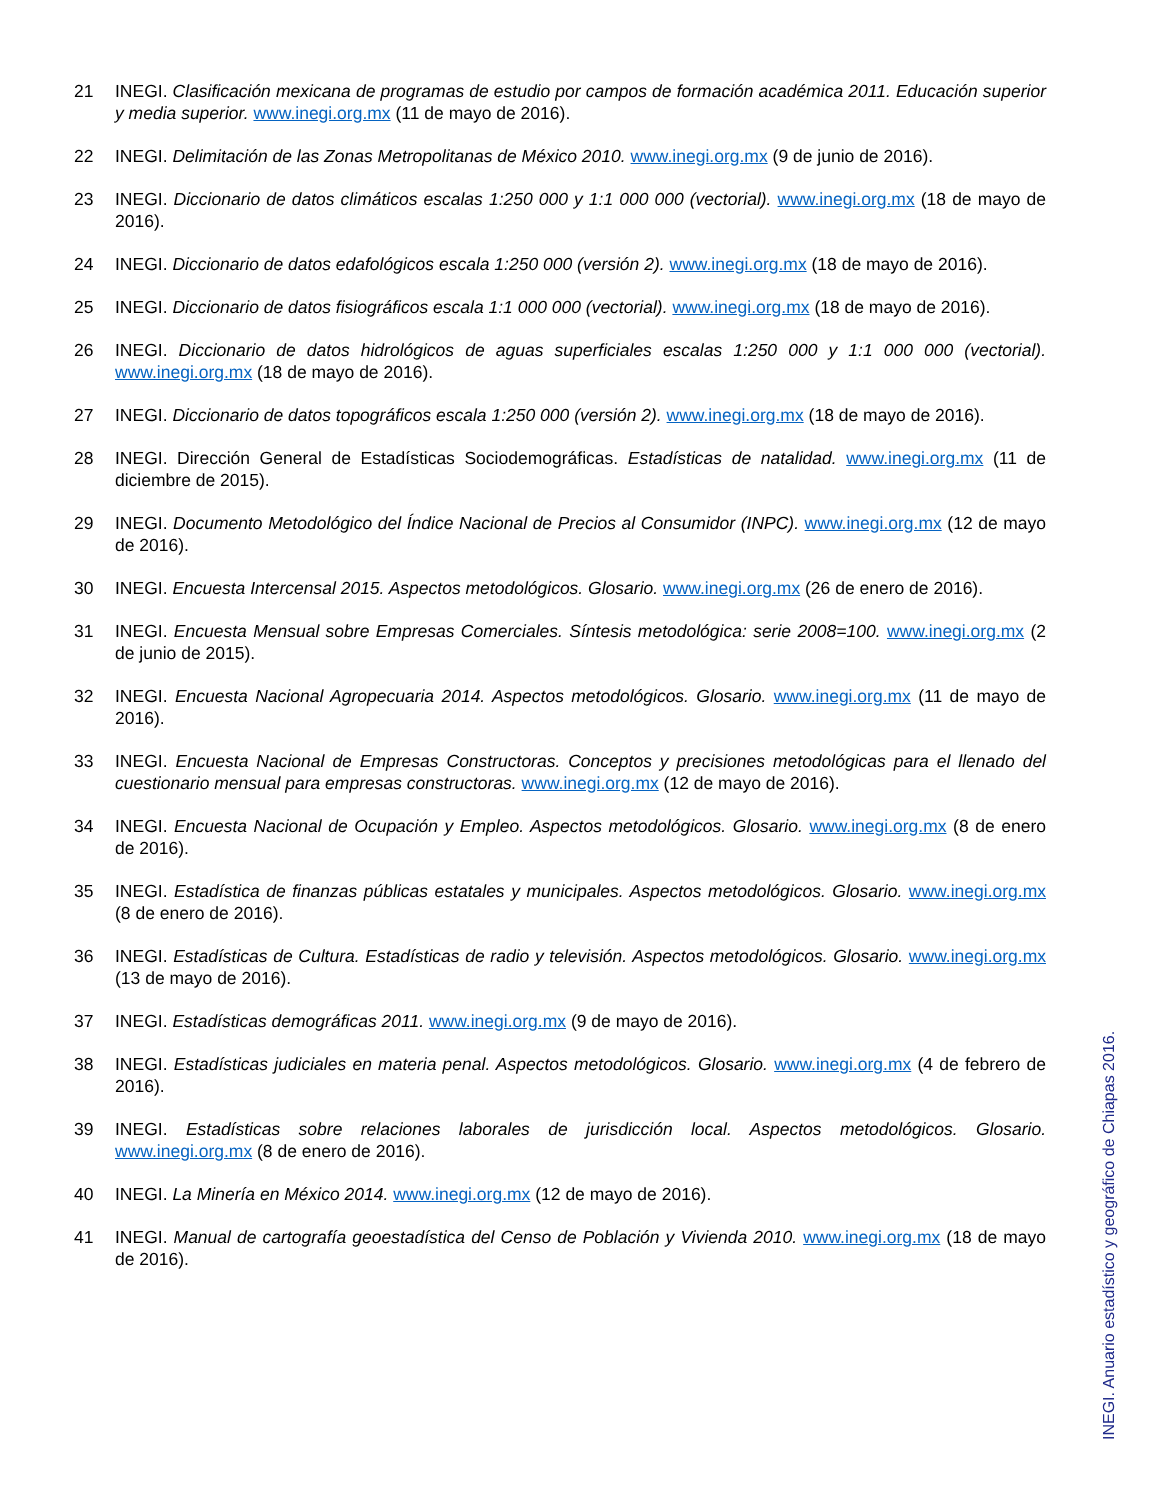21 INEGI. Clasificación mexicana de programas de estudio por campos de formación académica 2011. Educación superior y media superior. www.inegi.org.mx (11 de mayo de 2016).
22 INEGI. Delimitación de las Zonas Metropolitanas de México 2010. www.inegi.org.mx (9 de junio de 2016).
23 INEGI. Diccionario de datos climáticos escalas 1:250 000 y 1:1 000 000 (vectorial). www.inegi.org.mx (18 de mayo de 2016).
24 INEGI. Diccionario de datos edafológicos escala 1:250 000 (versión 2). www.inegi.org.mx (18 de mayo de 2016).
25 INEGI. Diccionario de datos fisiográficos escala 1:1 000 000 (vectorial). www.inegi.org.mx (18 de mayo de 2016).
26 INEGI. Diccionario de datos hidrológicos de aguas superficiales escalas 1:250 000 y 1:1 000 000 (vectorial). www.inegi.org.mx (18 de mayo de 2016).
27 INEGI. Diccionario de datos topográficos escala 1:250 000 (versión 2). www.inegi.org.mx (18 de mayo de 2016).
28 INEGI. Dirección General de Estadísticas Sociodemográficas. Estadísticas de natalidad. www.inegi.org.mx (11 de diciembre de 2015).
29 INEGI. Documento Metodológico del Índice Nacional de Precios al Consumidor (INPC). www.inegi.org.mx (12 de mayo de 2016).
30 INEGI. Encuesta Intercensal 2015. Aspectos metodológicos. Glosario. www.inegi.org.mx (26 de enero de 2016).
31 INEGI. Encuesta Mensual sobre Empresas Comerciales. Síntesis metodológica: serie 2008=100. www.inegi.org.mx (2 de junio de 2015).
32 INEGI. Encuesta Nacional Agropecuaria 2014. Aspectos metodológicos. Glosario. www.inegi.org.mx (11 de mayo de 2016).
33 INEGI. Encuesta Nacional de Empresas Constructoras. Conceptos y precisiones metodológicas para el llenado del cuestionario mensual para empresas constructoras. www.inegi.org.mx (12 de mayo de 2016).
34 INEGI. Encuesta Nacional de Ocupación y Empleo. Aspectos metodológicos. Glosario. www.inegi.org.mx (8 de enero de 2016).
35 INEGI. Estadística de finanzas públicas estatales y municipales. Aspectos metodológicos. Glosario. www.inegi.org.mx (8 de enero de 2016).
36 INEGI. Estadísticas de Cultura. Estadísticas de radio y televisión. Aspectos metodológicos. Glosario. www.inegi.org.mx (13 de mayo de 2016).
37 INEGI. Estadísticas demográficas 2011. www.inegi.org.mx (9 de mayo de 2016).
38 INEGI. Estadísticas judiciales en materia penal. Aspectos metodológicos. Glosario. www.inegi.org.mx (4 de febrero de 2016).
39 INEGI. Estadísticas sobre relaciones laborales de jurisdicción local. Aspectos metodológicos. Glosario. www.inegi.org.mx (8 de enero de 2016).
40 INEGI. La Minería en México 2014. www.inegi.org.mx (12 de mayo de 2016).
41 INEGI. Manual de cartografía geoestadística del Censo de Población y Vivienda 2010. www.inegi.org.mx (18 de mayo de 2016).
INEGI. Anuario estadístico y geográfico de Chiapas 2016.